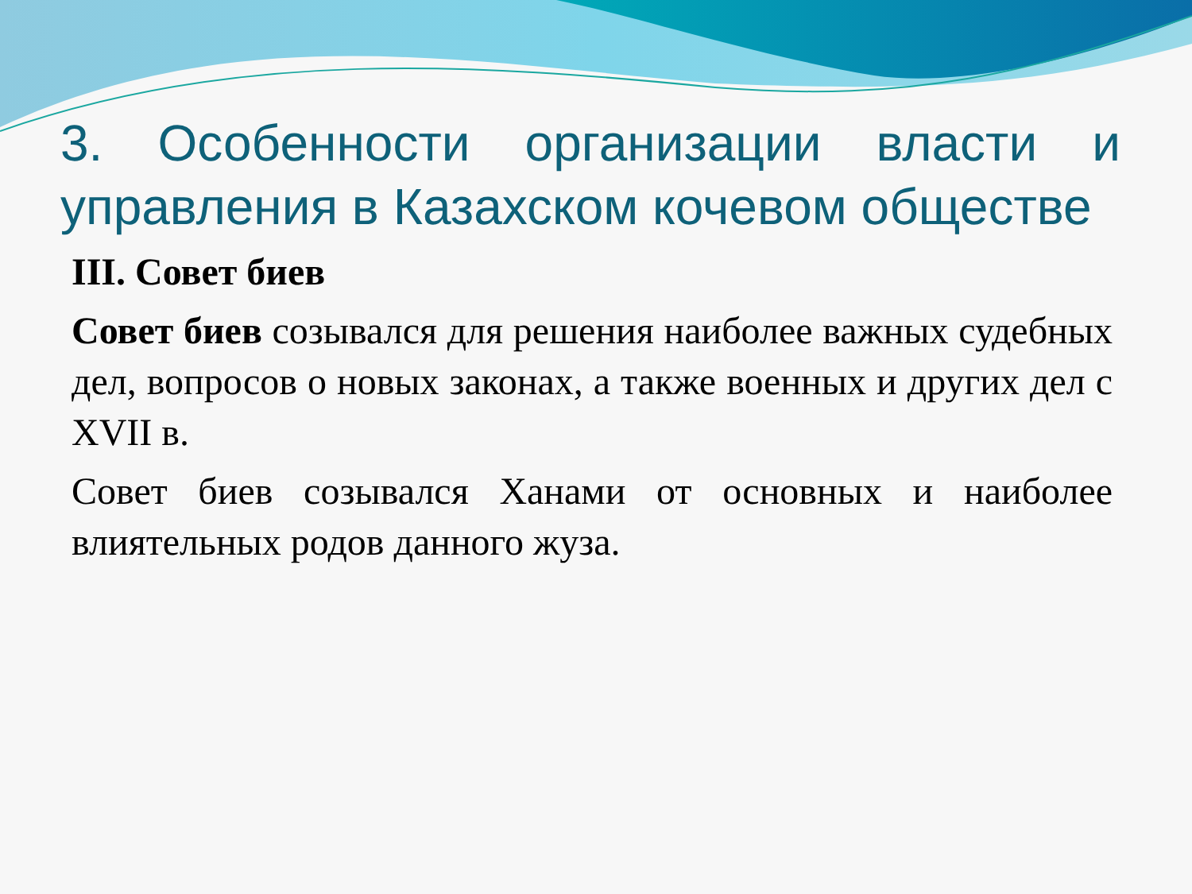3. Особенности организации власти и управления в Казахском кочевом обществе
III. Совет биев
Совет биев созывался для решения наиболее важных судебных дел, вопросов о новых законах, а также военных и других дел с XVII в.
Совет биев созывался Ханами от основных и наиболее влиятельных родов данного жуза.